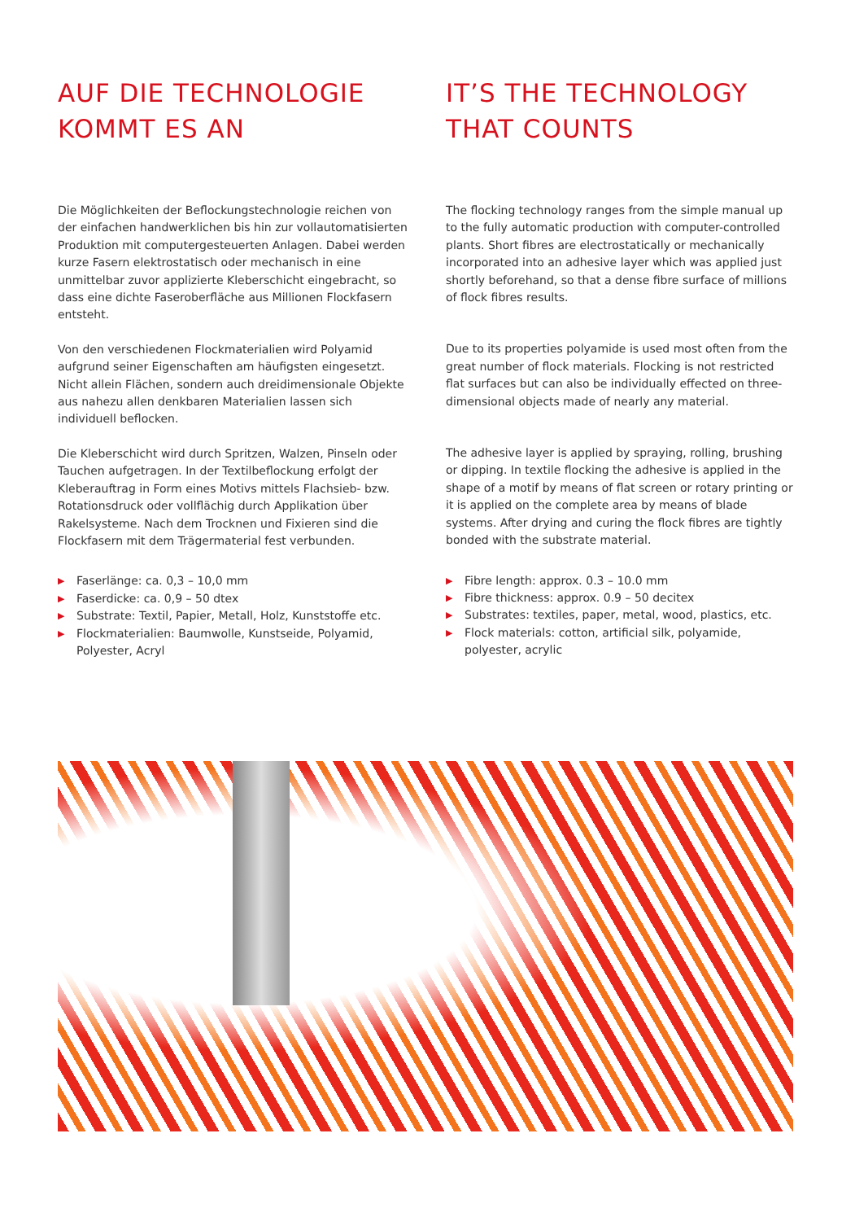AUF DIE TECHNOLOGIE
KOMMT ES AN
Die Möglichkeiten der Beflockungstechnologie reichen von der einfachen handwerklichen bis hin zur vollautomatisierten Produktion mit computergesteuerten Anlagen. Dabei werden kurze Fasern elektrostatisch oder mechanisch in eine unmittelbar zuvor applizierte Kleberschicht eingebracht, so dass eine dichte Faseroberfläche aus Millionen Flockfasern entsteht.
Von den verschiedenen Flockmaterialien wird Polyamid aufgrund seiner Eigenschaften am häufigsten eingesetzt. Nicht allein Flächen, sondern auch dreidimensionale Objekte aus nahezu allen denkbaren Materialien lassen sich individuell beflocken.
Die Kleberschicht wird durch Spritzen, Walzen, Pinseln oder Tauchen aufgetragen. In der Textilbeflockung erfolgt der Kleberauftrag in Form eines Motivs mittels Flachsieb- bzw. Rotationsdruck oder vollflächig durch Applikation über Rakelsysteme. Nach dem Trocknen und Fixieren sind die Flockfasern mit dem Trägermaterial fest verbunden.
▶ Faserlänge: ca. 0,3 – 10,0 mm
▶ Faserdicke: ca. 0,9 – 50 dtex
▶ Substrate: Textil, Papier, Metall, Holz, Kunststoffe etc.
▶ Flockmaterialien: Baumwolle, Kunstseide, Polyamid, Polyester, Acryl
IT’S THE TECHNOLOGY
THAT COUNTS
The flocking technology ranges from the simple manual up to the fully automatic production with computer-controlled plants. Short fibres are electrostatically or mechanically incorporated into an adhesive layer which was applied just shortly beforehand, so that a dense fibre surface of millions of flock fibres results.
Due to its properties polyamide is used most often from the great number of flock materials. Flocking is not restricted flat surfaces but can also be individually effected on three-dimensional objects made of nearly any material.
The adhesive layer is applied by spraying, rolling, brushing or dipping. In textile flocking the adhesive is applied in the shape of a motif by means of flat screen or rotary printing or it is applied on the complete area by means of blade systems. After drying and curing the flock fibres are tightly bonded with the substrate material.
▶ Fibre length: approx. 0.3 – 10.0 mm
▶ Fibre thickness: approx. 0.9 – 50 decitex
▶ Substrates: textiles, paper, metal, wood, plastics, etc.
▶ Flock materials: cotton, artificial silk, polyamide, polyester, acrylic